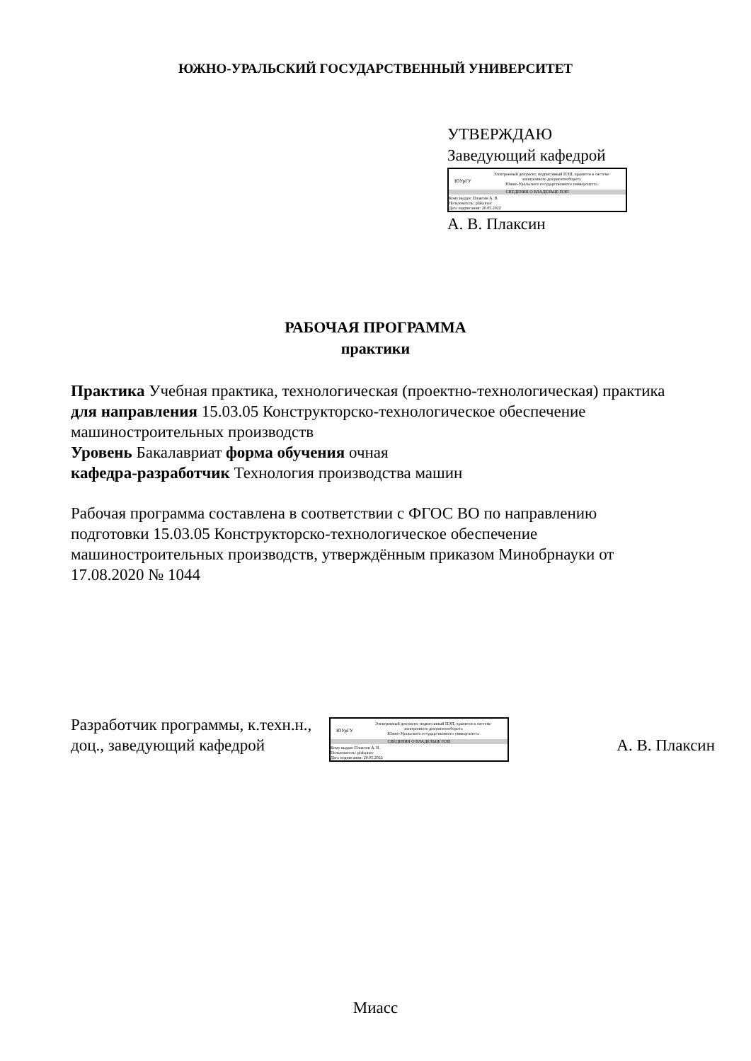ЮЖНО-УРАЛЬСКИЙ ГОСУДАРСТВЕННЫЙ УНИВЕРСИТЕТ
УТВЕРЖДАЮ
Заведующий кафедрой
ЮУрГУ
Электронный документ, подписанный ПЭП, хранится в системе
электронного документооборота
Южно-Уральского государственного университета
СВЕДЕНИЯ О ВЛАДЕЛЬЦЕ ПЭП
Кому выдан: Плаксин А. В.
Пользователь: plaksinav
Дата подписания: 20.05.2022
А. В. Плаксин
РАБОЧАЯ ПРОГРАММА
практики
Практика Учебная практика, технологическая (проектно-технологическая) практика
для направления 15.03.05 Конструкторско-технологическое обеспечение машиностроительных производств
Уровень Бакалавриат форма обучения очная
кафедра-разработчик Технология производства машин
Рабочая программа составлена в соответствии с ФГОС ВО по направлению подготовки 15.03.05 Конструкторско-технологическое обеспечение машиностроительных производств, утверждённым приказом Минобрнауки от 17.08.2020 № 1044
Разработчик программы, к.техн.н., доц., заведующий кафедрой
ЮУрГУ
Электронный документ, подписанный ПЭП, хранится в системе
электронного документооборота
Южно-Уральского государственного университета
СВЕДЕНИЯ О ВЛАДЕЛЬЦЕ ПЭП
Кому выдан: Плаксин А. В.
Пользователь: plaksinav
Дата подписания: 20.05.2022
А. В. Плаксин
Миасс